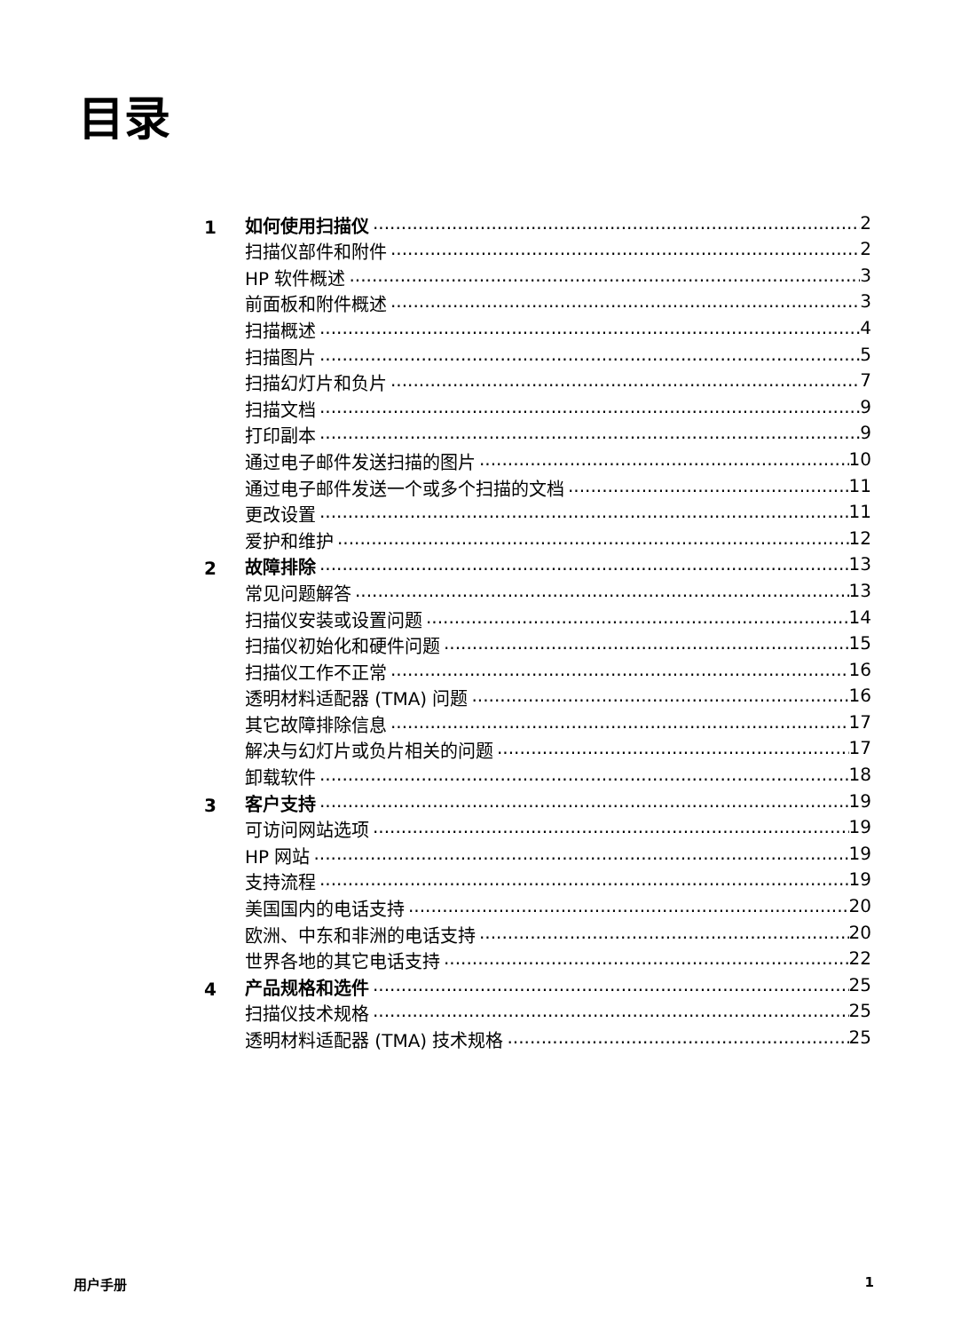目录
1
如何使用扫描仪 2
扫描仪部件和附件 2
HP 软件概述 3
前面板和附件概述 3
扫描概述 4
扫描图片 5
扫描幻灯片和负片 7
扫描文档 9
打印副本 9
通过电子邮件发送扫描的图片 10
通过电子邮件发送一个或多个扫描的文档 11
更改设置 11
爱护和维护 12
2
故障排除 13
常见问题解答 13
扫描仪安装或设置问题 14
扫描仪初始化和硬件问题 15
扫描仪工作不正常 16
透明材料适配器 (TMA) 问题 16
其它故障排除信息 17
解决与幻灯片或负片相关的问题 17
卸载软件 18
3
客户支持 19
可访问网站选项 19
HP 网站 19
支持流程 19
美国国内的电话支持 20
欧洲、中东和非洲的电话支持 20
世界各地的其它电话支持 22
4
产品规格和选件 25
扫描仪技术规格 25
透明材料适配器 (TMA) 技术规格 25
用户手册 1